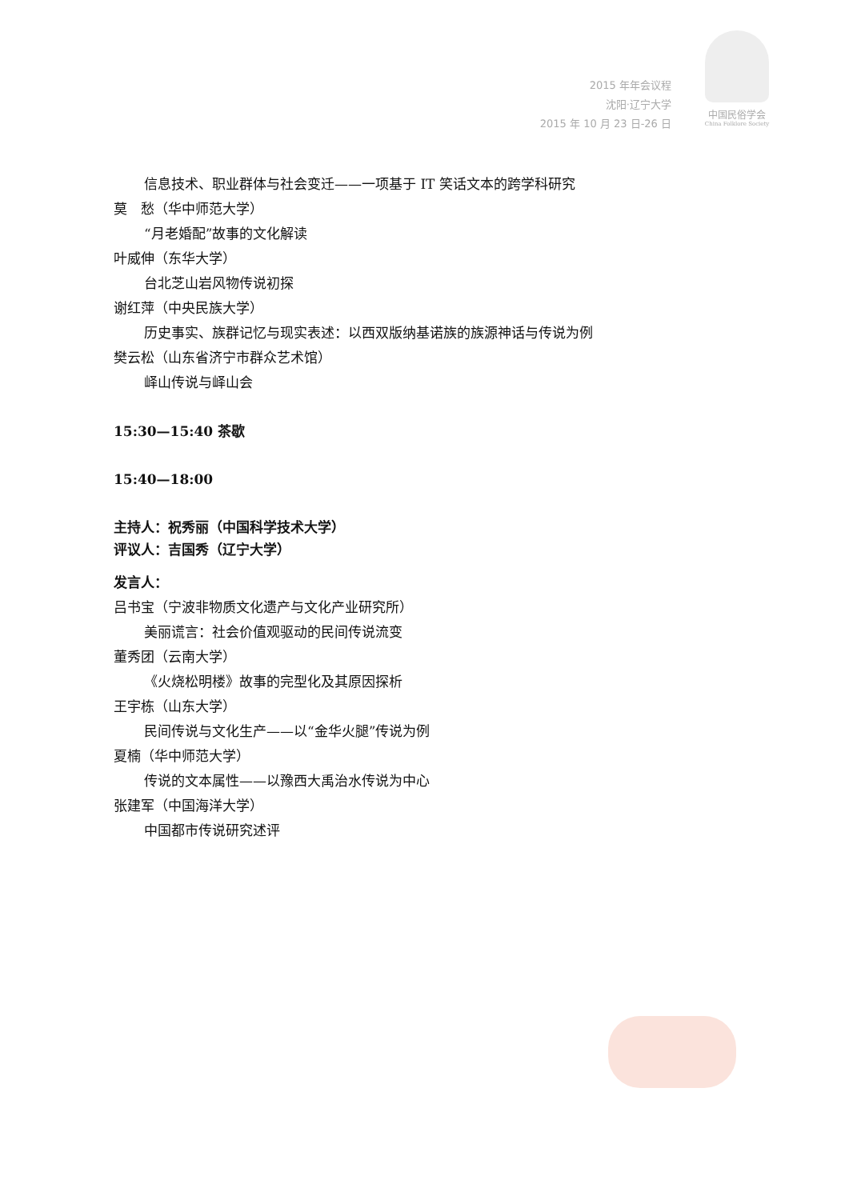2015 年年会议程
沈阳·辽宁大学
2015 年 10 月 23 日-26 日
中国民俗学会
China Folklore Society
信息技术、职业群体与社会变迁——一项基于 IT 笑话文本的跨学科研究
莫　愁（华中师范大学）
“月老婚配”故事的文化解读
叶威伸（东华大学）
台北芝山岩风物传说初探
谢红萍（中央民族大学）
历史事实、族群记忆与现实表述：以西双版纳基诺族的族源神话与传说为例
樊云松（山东省济宁市群众艺术馆）
峄山传说与峄山会
15:30—15:40 茶歇
15:40—18:00
主持人：祝秀丽（中国科学技术大学）
评议人：吉国秀（辽宁大学）
发言人：
吕书宝（宁波非物质文化遗产与文化产业研究所）
美丽谎言：社会价值观驱动的民间传说流变
董秀团（云南大学）
《火烧松明楼》故事的完型化及其原因探析
王宇栋（山东大学）
民间传说与文化生产——以“金华火腿”传说为例
夏楠（华中师范大学）
传说的文本属性——以豫西大禹治水传说为中心
张建军（中国海洋大学）
中国都市传说研究述评